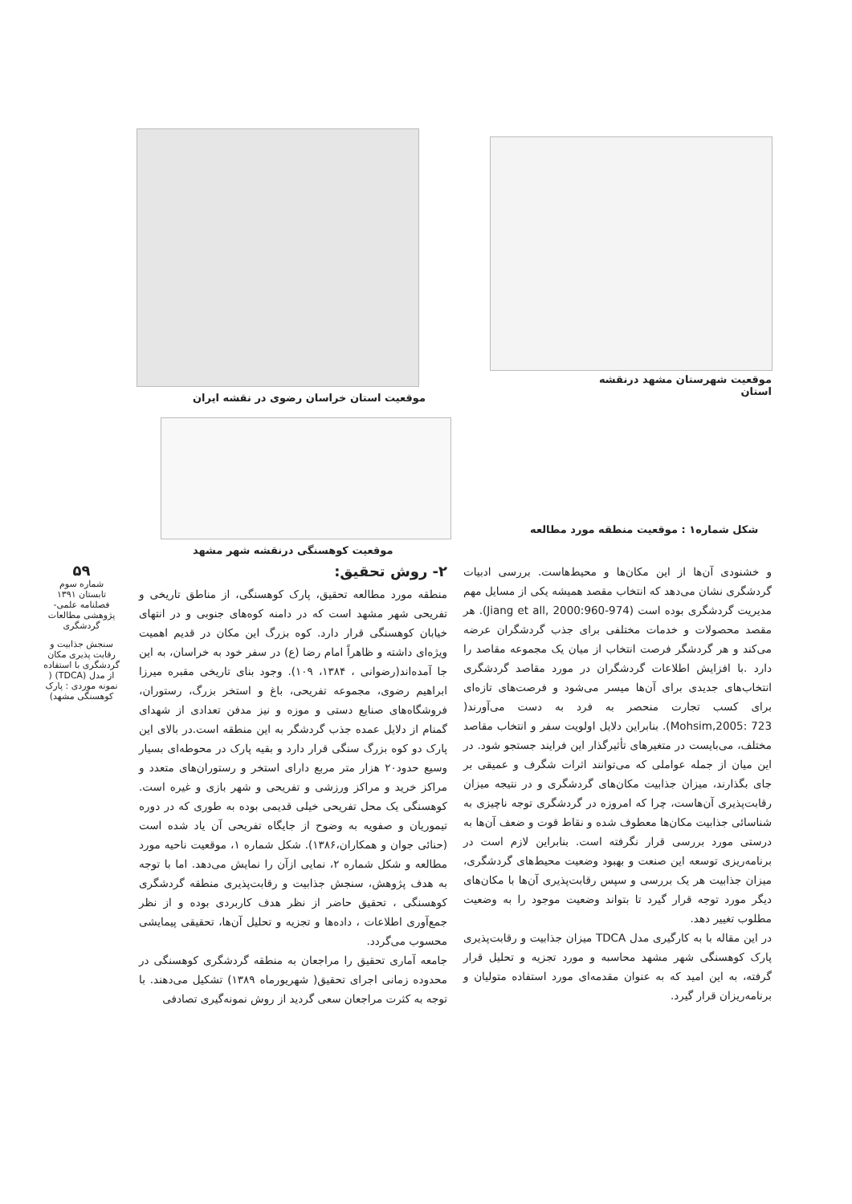موقعیت استان خراسان رضوی در نقشه ایران
موقعیت شهرستان مشهد درنقشه استان
موقعیت کوهسنگی درنقشه شهر مشهد
شکل شماره۱ : موقعیت منطقه مورد مطالعه
و خشنودی آن‌ها از این مکان‌ها و محیط‌هاست. بررسی ادبیات گردشگری نشان می‌دهد که انتخاب مقصد همیشه یکی از مسایل مهم مدیریت گردشگری بوده است (Jiang et all, 2000:960-974). هر مقصد محصولات و خدمات مختلفی برای جذب گردشگران عرضه می‌کند و هر گردشگر فرصت انتخاب از میان یک مجموعه مقاصد را دارد .با افزایش اطلاعات گردشگران در مورد مقاصد گردشگری انتخاب‌های جدیدی برای آن‌ها میسر می‌شود و فرصت‌های تازه‌ای برای کسب تجارت منحصر به فرد به دست می‌آورند( Mohsim,2005: 723). بنابراین دلایل اولویت سفر و انتخاب مقاصد مختلف، می‌بایست در متغیرهای تأثیرگذار این فرایند جستجو شود. در این میان از جمله عواملی که می‌توانند اثرات شگرف و عمیقی بر جای بگذارند، میزان جذابیت مکان‌های گردشگری و در نتیجه میزان رقابت‌پذیری آن‌هاست، چرا که امروزه در گردشگری توجه ناچیزی به شناسائی جذابیت مکان‌ها معطوف شده و نقاط قوت و ضعف آن‌ها به درستی مورد بررسی قرار نگرفته است. بنابراین لازم است در برنامه‌ریزی توسعه این صنعت و بهبود وضعیت محیط‌های گردشگری، میزان جذابیت هر یک بررسی و سپس رقابت‌پذیری آن‌ها با مکان‌های دیگر مورد توجه قرار گیرد تا بتواند وضعیت موجود را به وضعیت مطلوب تغییر دهد.
در این مقاله با به کارگیری مدل TDCA میزان جذابیت و رقابت‌پذیری پارک کوهسنگی شهر مشهد محاسبه و مورد تجزیه و تحلیل قرار گرفته، به این امید که به عنوان مقدمه‌ای مورد استفاده متولیان و برنامه‌ریزان قرار گیرد.
۲- روش تحقیق:
منطقه مورد مطالعه تحقیق، پارک کوهسنگی، از مناطق تاریخی و تفریحی شهر مشهد است که در دامنه کوه‌های جنوبی و در انتهای خیابان کوهسنگی قرار دارد. کوه بزرگ این مکان در قدیم اهمیت ویژه‌ای داشته و ظاهراً امام رضا (ع) در سفر خود به خراسان، به این جا آمده‌اند(رضوانی ، ۱۳۸۴، ۱۰۹). وجود بنای تاریخی مقبره میرزا ابراهیم رضوی، مجموعه تفریحی، باغ و استخر بزرگ، رستوران، فروشگاه‌های صنایع دستی و موزه و نیز مدفن تعدادی از شهدای گمنام از دلایل عمده جذب گردشگر به این منطقه است.در بالای این پارک دو کوه بزرگ سنگی قرار دارد و بقیه پارک در محوطه‌ای بسیار وسیع حدود۲۰ هزار متر مربع دارای استخر و رستوران‌های متعدد و مراکز خرید و مراکز ورزشی و تفریحی و شهر بازی و غیره است. کوهسنگی یک محل تفریحی خیلی قدیمی بوده به طوری که در دوره تیموریان و صفویه به وضوح از جایگاه تفریحی آن یاد شده است (حنائی جوان و همکاران،۱۳۸۶). شکل شماره ۱، موقعیت ناحیه مورد مطالعه و شکل شماره ۲، نمایی ازآن را نمایش می‌دهد. اما با توجه به هدف پژوهش، سنجش جذابیت و رقابت‌پذیری منطقه گردشگری کوهسنگی ، تحقیق حاضر از نظر هدف کاربردی بوده و از نظر جمع‌آوری اطلاعات ، داده‌ها و تجزیه و تحلیل آن‌ها، تحقیقی پیمایشی محسوب می‌گردد.
جامعه آماری تحقیق را مراجعان به منطقه گردشگری کوهسنگی در محدوده زمانی اجرای تحقیق( شهریورماه ۱۳۸۹) تشکیل می‌دهند. با توجه به کثرت مراجعان سعی گردید از روش نمونه‌گیری تصادفی
۵۹
شماره سوم
تابستان ۱۳۹۱
فصلنامه علمی-پژوهشی مطالعات گردشگری
سنجش جذابیت و رقابت پذیری مکان گردشگری با استفاده از مدل (TDCA) ( نمونه موردی : پارک کوهسنگی مشهد)